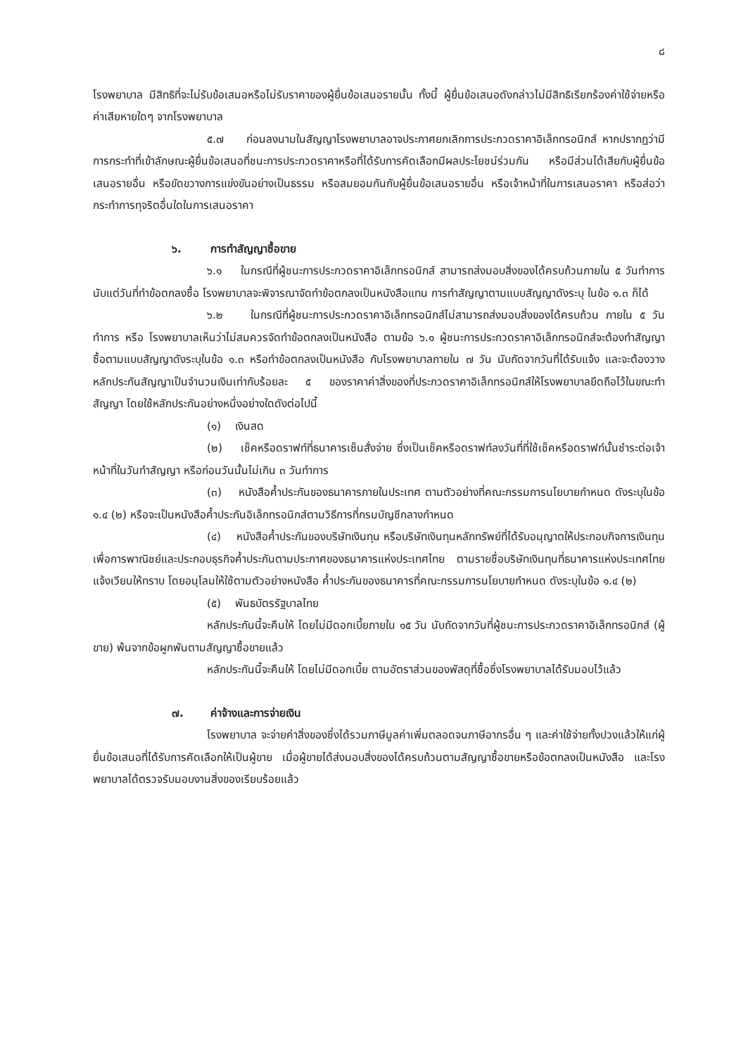๘
โรงพยาบาล มีสิทธิที่จะไม่รับข้อเสนอหรือไม่รับราคาของผู้ยื่นข้อเสนอรายนั้น ทั้งนี้ ผู้ยื่นข้อเสนอดังกล่าวไม่มีสิทธิเรียกร้องค่าใช้จ่ายหรือค่าเสียหายใดๆ จากโรงพยาบาล
๕.๗ ก่อนลงนามในสัญญาโรงพยาบาลอาจประกาศยกเลิกการประกวดราคาอิเล็กทรอนิกส์ หากปรากฏว่ามีการกระทำที่เข้าลักษณะผู้ยื่นข้อเสนอที่ชนะการประกวดราคาหรือที่ได้รับการคัดเลือกมีผลประโยชน์ร่วมกัน หรือมีส่วนได้เสียกับผู้ยื่นข้อเสนอรายอื่น หรือขัดขวางการแข่งขันอย่างเป็นธรรม หรือสมยอมกันกับผู้ยื่นข้อเสนอรายอื่น หรือเจ้าหน้าที่ในการเสนอราคา หรือส่อว่ากระทำการทุจริตอื่นใดในการเสนอราคา
๖. การทำสัญญาซื้อขาย
๖.๑ ในกรณีที่ผู้ชนะการประกวดราคาอิเล็กทรอนิกส์ สามารถส่งมอบสิ่งของได้ครบถ้วนภายใน ๕ วันทำการ นับแต่วันที่ทำข้อตกลงซื้อ โรงพยาบาลจะพิจารณาจัดทำข้อตกลงเป็นหนังสือแทน การทำสัญญาตามแบบสัญญาดังระบุ ในข้อ ๑.๓ ก็ได้
๖.๒ ในกรณีที่ผู้ชนะการประกวดราคาอิเล็กทรอนิกส์ไม่สามารถส่งมอบสิ่งของได้ครบถ้วน ภายใน ๕ วันทำการ หรือ โรงพยาบาลเห็นว่าไม่สมควรจัดทำข้อตกลงเป็นหนังสือ ตามข้อ ๖.๑ ผู้ชนะการประกวดราคาอิเล็กทรอนิกส์จะต้องทำสัญญาซื้อตามแบบสัญญาดังระบุในข้อ ๑.๓ หรือทำข้อตกลงเป็นหนังสือ กับโรงพยาบาลภายใน ๗ วัน นับถัดจากวันที่ได้รับแจ้ง และจะต้องวางหลักประกันสัญญาเป็นจำนวนเงินเท่ากับร้อยละ ๕ ของราคาค่าสิ่งของที่ประกวดราคาอิเล็กทรอนิกส์ให้โรงพยาบาลยึดถือไว้ในขณะทำสัญญา โดยใช้หลักประกันอย่างหนึ่งอย่างใดดังต่อไปนี้
(๑) เงินสด
(๒) เช็คหรือดราฟท์ที่ธนาคารเซ็นสั่งจ่าย ซึ่งเป็นเช็คหรือดราฟท์ลงวันที่ที่ใช้เช็คหรือดราฟท์นั้นชำระต่อเจ้าหน้าที่ในวันทำสัญญา หรือก่อนวันนั้นไม่เกิน ๓ วันทำการ
(๓) หนังสือค้ำประกันของธนาคารภายในประเทศ ตามตัวอย่างที่คณะกรรมการนโยบายกำหนด ดังระบุในข้อ ๑.๔ (๒) หรือจะเป็นหนังสือค้ำประกันอิเล็กทรอนิกส์ตามวิธีการที่กรมบัญชีกลางกำหนด
(๔) หนังสือค้ำประกันของบริษัทเงินทุน หรือบริษัทเงินทุนหลักทรัพย์ที่ได้รับอนุญาตให้ประกอบกิจการเงินทุนเพื่อการพาณิชย์และประกอบธุรกิจค้ำประกันตามประกาศของธนาคารแห่งประเทศไทย ตามรายชื่อบริษัทเงินทุนที่ธนาคารแห่งประเทศไทยแจ้งเวียนให้ทราบ โดยอนุโลมให้ใช้ตามตัวอย่างหนังสือ ค้ำประกันของธนาคารที่คณะกรรมการนโยบายกำหนด ดังระบุในข้อ ๑.๔ (๒)
(๕) พันธบัตรรัฐบาลไทย
หลักประกันนี้จะคืนให้ โดยไม่มีดอกเบี้ยภายใน ๑๕ วัน นับถัดจากวันที่ผู้ชนะการประกวดราคาอิเล็กทรอนิกส์ (ผู้ขาย) พ้นจากข้อผูกพันตามสัญญาซื้อขายแล้ว
หลักประกันนี้จะคืนให้ โดยไม่มีดอกเบี้ย ตามอัตราส่วนของพัสดุที่ซื้อซึ่งโรงพยาบาลได้รับมอบไว้แล้ว
๗. ค่าจ้างและการจ่ายเงิน
โรงพยาบาล จะจ่ายค่าสิ่งของซึ่งได้รวมภาษีมูลค่าเพิ่มตลอดจนภาษีอากรอื่น ๆ และค่าใช้จ่ายทั้งปวงแล้วให้แก่ผู้ยื่นข้อเสนอที่ได้รับการคัดเลือกให้เป็นผู้ขาย เมื่อผู้ขายได้ส่งมอบสิ่งของได้ครบถ้วนตามสัญญาซื้อขายหรือข้อตกลงเป็นหนังสือ และโรงพยาบาลได้ตรวจรับมอบงานสิ่งของเรียบร้อยแล้ว